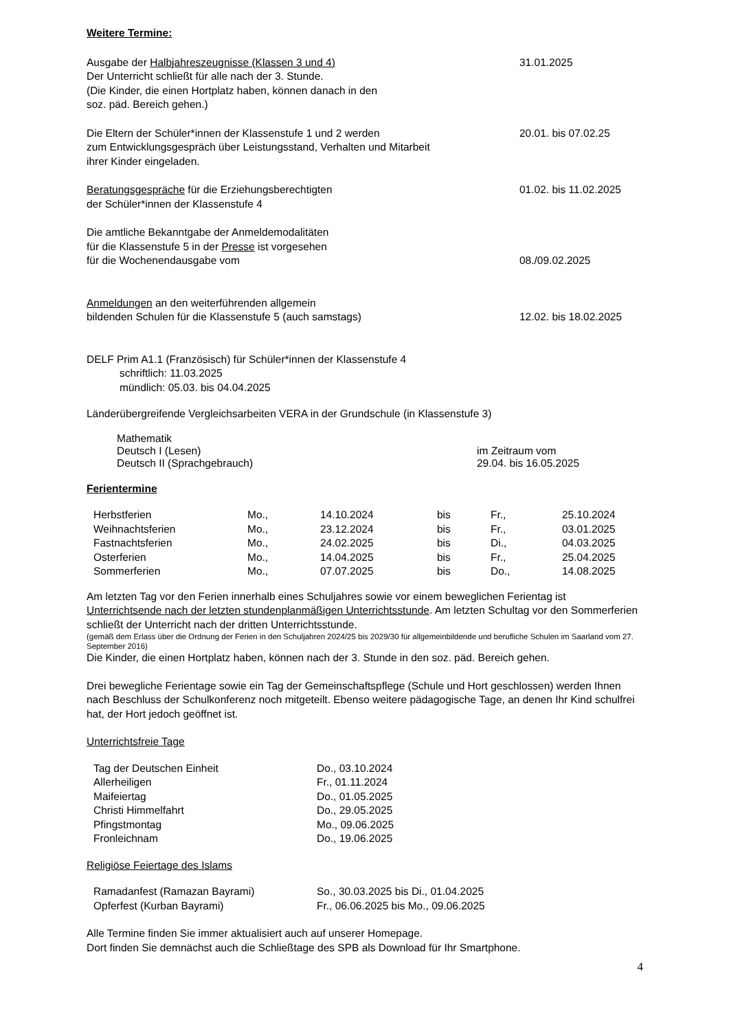Weitere Termine:
Ausgabe der Halbjahreszeugnisse (Klassen 3 und 4)
Der Unterricht schließt für alle nach der 3. Stunde.
(Die Kinder, die einen Hortplatz haben, können danach in den
soz. päd. Bereich gehen.)
31.01.2025
Die Eltern der Schüler*innen der Klassenstufe 1 und 2 werden
zum Entwicklungsgespräch über Leistungsstand, Verhalten und Mitarbeit
ihrer Kinder eingeladen.
20.01. bis 07.02.25
Beratungsgespräche für die Erziehungsberechtigten
der Schüler*innen der Klassenstufe 4
01.02. bis 11.02.2025
Die amtliche Bekanntgabe der Anmeldemodalitäten
für die Klassenstufe 5 in der Presse ist vorgesehen
für die Wochenendausgabe vom
08./09.02.2025
Anmeldungen an den weiterführenden allgemein
bildenden Schulen für die Klassenstufe 5 (auch samstags)
12.02. bis 18.02.2025
DELF Prim A1.1 (Französisch) für Schüler*innen der Klassenstufe 4
schriftlich: 11.03.2025
mündlich: 05.03. bis 04.04.2025
Länderübergreifende Vergleichsarbeiten VERA in der Grundschule (in Klassenstufe 3)
Mathematik
Deutsch I (Lesen)
Deutsch II (Sprachgebrauch)
im Zeitraum vom
29.04. bis 16.05.2025
Ferientermine
| Herbstferien | Mo., | 14.10.2024 | bis | Fr., | 25.10.2024 |
| Weihnachtsferien | Mo., | 23.12.2024 | bis | Fr., | 03.01.2025 |
| Fastnachtsferien | Mo., | 24.02.2025 | bis | Di., | 04.03.2025 |
| Osterferien | Mo., | 14.04.2025 | bis | Fr., | 25.04.2025 |
| Sommerferien | Mo., | 07.07.2025 | bis | Do., | 14.08.2025 |
Am letzten Tag vor den Ferien innerhalb eines Schuljahres sowie vor einem beweglichen Ferientag ist Unterrichtsende nach der letzten stundenplanmäßigen Unterrichtsstunde. Am letzten Schultag vor den Sommerferien schließt der Unterricht nach der dritten Unterrichtsstunde.
(gemäß dem Erlass über die Ordnung der Ferien in den Schuljahren 2024/25 bis 2029/30 für allgemeinbildende und berufliche Schulen im Saarland vom 27. September 2016)
Die Kinder, die einen Hortplatz haben, können nach der 3. Stunde in den soz. päd. Bereich gehen.
Drei bewegliche Ferientage sowie ein Tag der Gemeinschaftspflege (Schule und Hort geschlossen) werden Ihnen nach Beschluss der Schulkonferenz noch mitgeteilt. Ebenso weitere pädagogische Tage, an denen Ihr Kind schulfrei hat, der Hort jedoch geöffnet ist.
Unterrichtsfreie Tage
| Tag der Deutschen Einheit | Do., 03.10.2024 |
| Allerheiligen | Fr., 01.11.2024 |
| Maifeiertag | Do., 01.05.2025 |
| Christi Himmelfahrt | Do., 29.05.2025 |
| Pfingstmontag | Mo., 09.06.2025 |
| Fronleichnam | Do., 19.06.2025 |
Religiöse Feiertage des Islams
| Ramadanfest (Ramazan Bayrami) | So., 30.03.2025 bis Di., 01.04.2025 |
| Opferfest (Kurban Bayrami) | Fr., 06.06.2025 bis Mo., 09.06.2025 |
Alle Termine finden Sie immer aktualisiert auch auf unserer Homepage.
Dort finden Sie demnächst auch die Schließtage des SPB als Download für Ihr Smartphone.
4